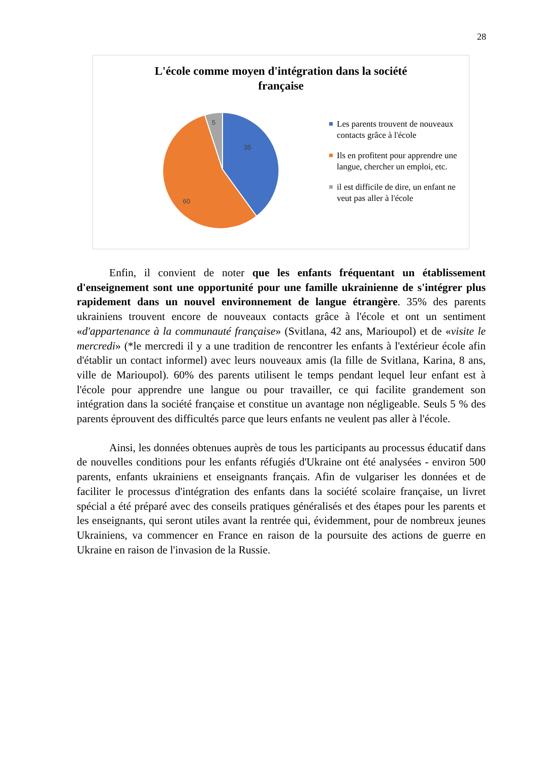28
L'école comme moyen d'intégration dans la société
française
35
60
5
Les parents trouvent de nouveaux contacts grâce à l'école
Ils en profitent pour apprendre une langue, chercher un emploi, etc.
il est difficile de dire, un enfant ne veut pas aller à l'école
Enfin, il convient de noter que les enfants fréquentant un établissement d'enseignement sont une opportunité pour une famille ukrainienne de s'intégrer plus rapidement dans un nouvel environnement de langue étrangère. 35% des parents ukrainiens trouvent encore de nouveaux contacts grâce à l'école et ont un sentiment «d'appartenance à la communauté française» (Svitlana, 42 ans, Marioupol) et de «visite le mercredi» (*le mercredi il y a une tradition de rencontrer les enfants à l'extérieur école afin d'établir un contact informel) avec leurs nouveaux amis (la fille de Svitlana, Karina, 8 ans, ville de Marioupol). 60% des parents utilisent le temps pendant lequel leur enfant est à l'école pour apprendre une langue ou pour travailler, ce qui facilite grandement son intégration dans la société française et constitue un avantage non négligeable. Seuls 5 % des parents éprouvent des difficultés parce que leurs enfants ne veulent pas aller à l'école.
Ainsi, les données obtenues auprès de tous les participants au processus éducatif dans de nouvelles conditions pour les enfants réfugiés d'Ukraine ont été analysées - environ 500 parents, enfants ukrainiens et enseignants français. Afin de vulgariser les données et de faciliter le processus d'intégration des enfants dans la société scolaire française, un livret spécial a été préparé avec des conseils pratiques généralisés et des étapes pour les parents et les enseignants, qui seront utiles avant la rentrée qui, évidemment, pour de nombreux jeunes Ukrainiens, va commencer en France en raison de la poursuite des actions de guerre en Ukraine en raison de l'invasion de la Russie.